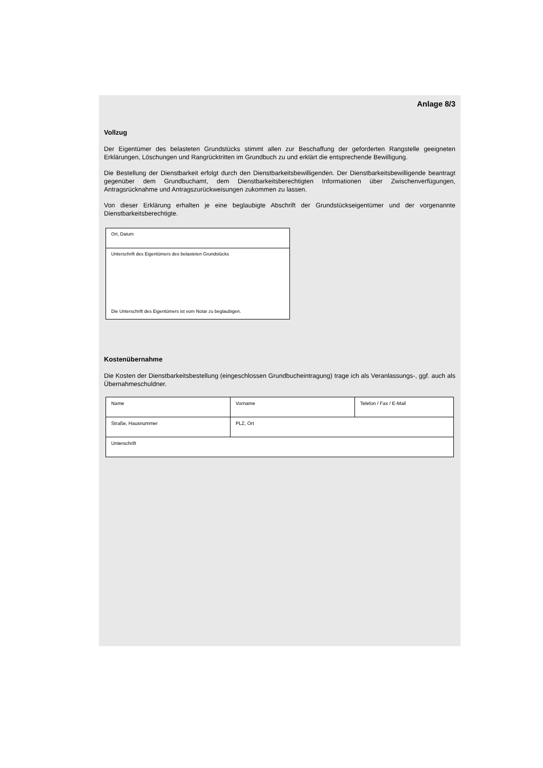Anlage 8/3
Vollzug
Der Eigentümer des belasteten Grundstücks stimmt allen zur Beschaffung der geforderten Rangstelle geeigneten Erklärungen, Löschungen und Rangrücktritten im Grundbuch zu und erklärt die entsprechende Bewilligung.
Die Bestellung der Dienstbarkeit erfolgt durch den Dienstbarkeitsbewilligenden. Der Dienstbarkeitsbewilligende beantragt gegenüber dem Grundbuchamt, dem Dienstbarkeitsberechtigten Informationen über Zwischenverfügungen, Antragsrücknahme und Antragszurückweisungen zukommen zu lassen.
Von dieser Erklärung erhalten je eine beglaubigte Abschrift der Grundstückseigentümer und der vorgenannte Dienstbarkeitsberechtigte.
| Ort, Datum |
| Unterschrift des Eigentümers des belasteten Grundstücks Die Unterschrift des Eigentümers ist vom Notar zu beglaubigen. |
Kostenübernahme
Die Kosten der Dienstbarkeitsbestellung (eingeschlossen Grundbucheintragung) trage ich als Veranlassungs-, ggf. auch als Übernahmeschuldner.
| Name | Vorname | Telefon / Fax / E-Mail |
| Straße, Hausnummer | PLZ, Ort | |
| Unterschrift | | |